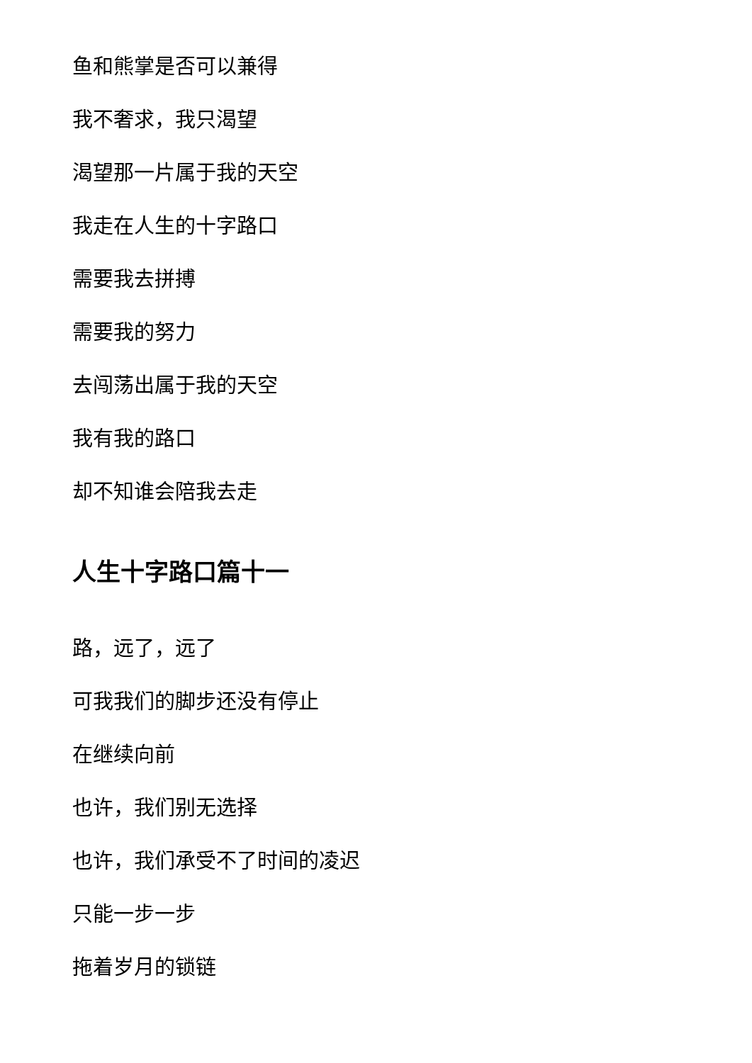鱼和熊掌是否可以兼得
我不奢求，我只渴望
渴望那一片属于我的天空
我走在人生的十字路口
需要我去拼搏
需要我的努力
去闯荡出属于我的天空
我有我的路口
却不知谁会陪我去走
人生十字路口篇十一
路，远了，远了
可我我们的脚步还没有停止
在继续向前
也许，我们别无选择
也许，我们承受不了时间的凌迟
只能一步一步
拖着岁月的锁链